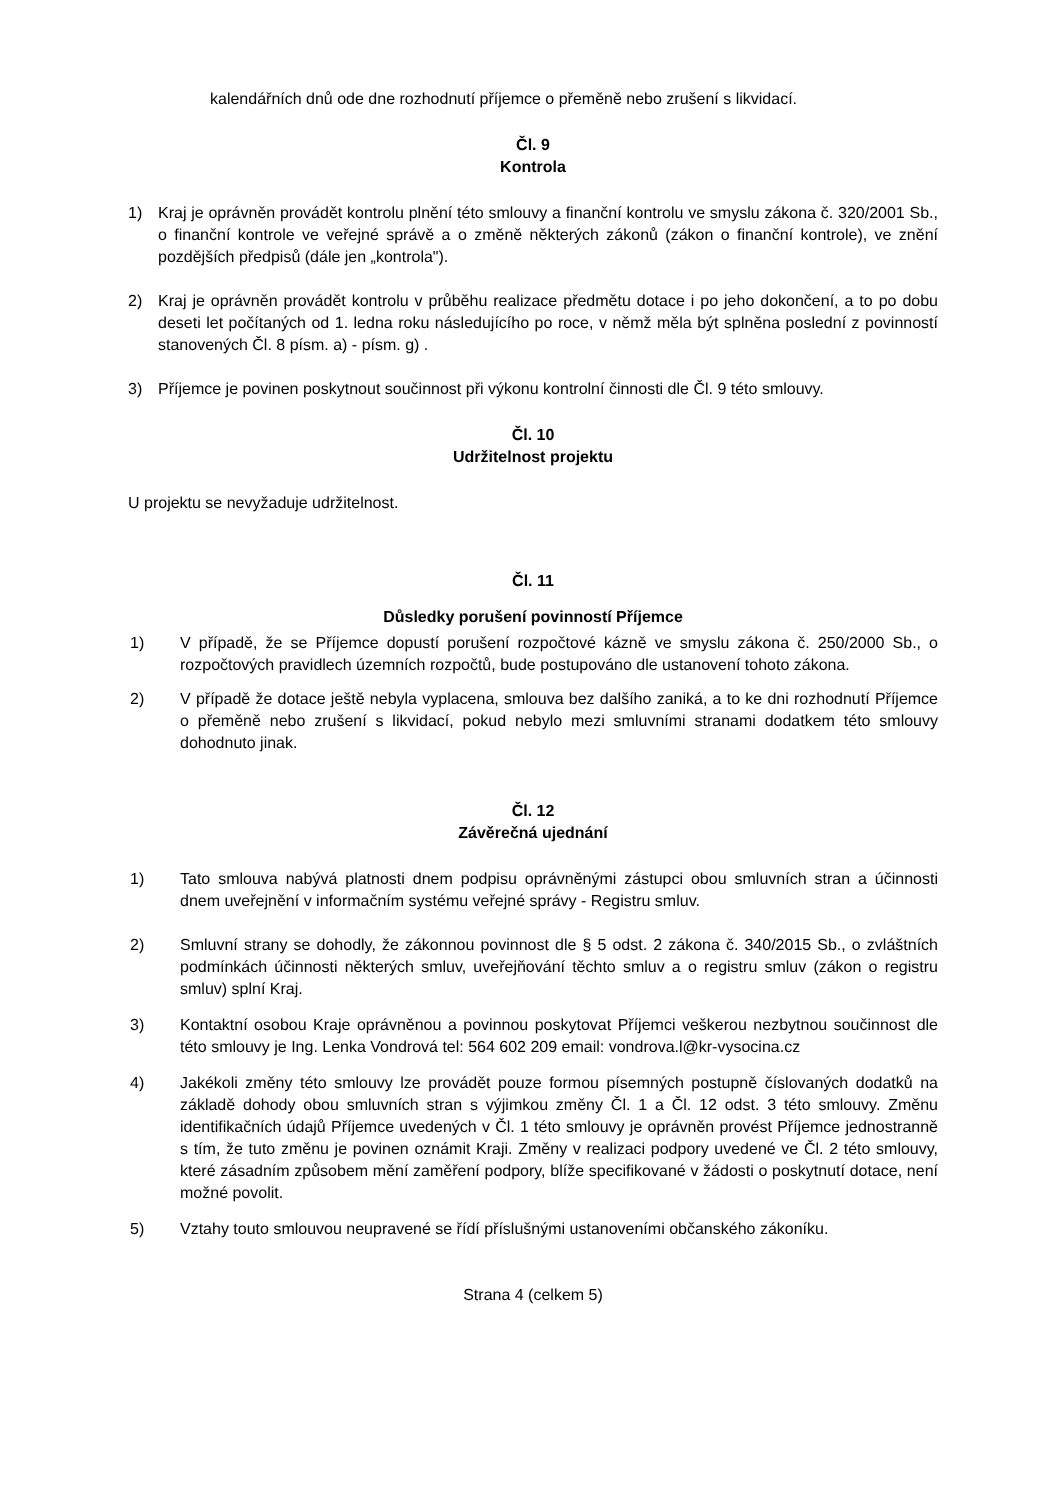kalendářních dnů ode dne rozhodnutí příjemce o přeměně nebo zrušení s likvidací.
Čl. 9
Kontrola
1) Kraj je oprávněn provádět kontrolu plnění této smlouvy a finanční kontrolu ve smyslu zákona č. 320/2001 Sb., o finanční kontrole ve veřejné správě a o změně některých zákonů (zákon o finanční kontrole), ve znění pozdějších předpisů (dále jen „kontrola").
2) Kraj je oprávněn provádět kontrolu v průběhu realizace předmětu dotace i po jeho dokončení, a to po dobu deseti let počítaných od 1. ledna roku následujícího po roce, v němž měla být splněna poslední z povinností stanovených Čl. 8 písm. a) - písm. g) .
3) Příjemce je povinen poskytnout součinnost při výkonu kontrolní činnosti dle Čl. 9 této smlouvy.
Čl. 10
Udržitelnost projektu
U projektu se nevyžaduje udržitelnost.
Čl. 11
Důsledky porušení povinností Příjemce
1) V případě, že se Příjemce dopustí porušení rozpočtové kázně ve smyslu zákona č. 250/2000 Sb., o rozpočtových pravidlech územních rozpočtů, bude postupováno dle ustanovení tohoto zákona.
2) V případě že dotace ještě nebyla vyplacena, smlouva bez dalšího zaniká, a to ke dni rozhodnutí Příjemce o přeměně nebo zrušení s likvidací, pokud nebylo mezi smluvními stranami dodatkem této smlouvy dohodnuto jinak.
Čl. 12
Závěrečná ujednání
1) Tato smlouva nabývá platnosti dnem podpisu oprávněnými zástupci obou smluvních stran a účinnosti dnem uveřejnění v informačním systému veřejné správy - Registru smluv.
2) Smluvní strany se dohodly, že zákonnou povinnost dle § 5 odst. 2 zákona č. 340/2015 Sb., o zvláštních podmínkách účinnosti některých smluv, uveřejňování těchto smluv a o registru smluv (zákon o registru smluv) splní Kraj.
3) Kontaktní osobou Kraje oprávněnou a povinnou poskytovat Příjemci veškerou nezbytnou součinnost dle této smlouvy je Ing. Lenka Vondrová tel: 564 602 209 email: vondrova.l@kr-vysocina.cz
4) Jakékoli změny této smlouvy lze provádět pouze formou písemných postupně číslovaných dodatků na základě dohody obou smluvních stran s výjimkou změny Čl. 1 a Čl. 12 odst. 3 této smlouvy. Změnu identifikačních údajů Příjemce uvedených v Čl. 1 této smlouvy je oprávněn provést Příjemce jednostranně s tím, že tuto změnu je povinen oznámit Kraji. Změny v realizaci podpory uvedené ve Čl. 2 této smlouvy, které zásadním způsobem mění zaměření podpory, blíže specifikované v žádosti o poskytnutí dotace, není možné povolit.
5) Vztahy touto smlouvou neupravené se řídí příslušnými ustanoveními občanského zákoníku.
Strana 4 (celkem 5)